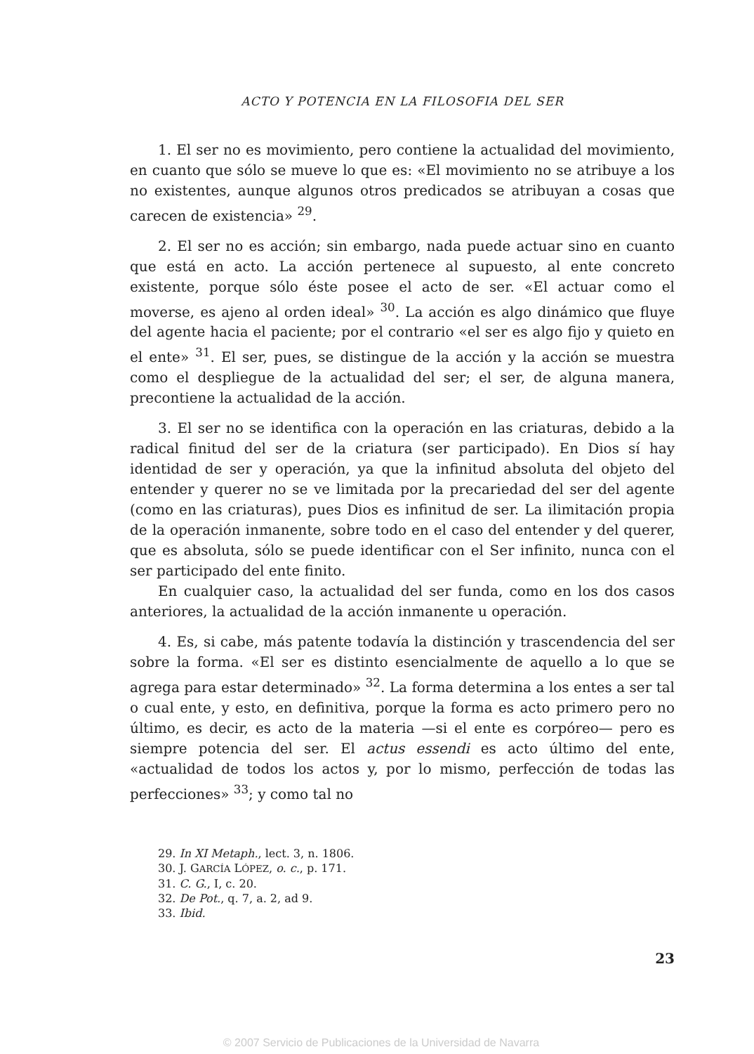ACTO Y POTENCIA EN LA FILOSOFIA DEL SER
1. El ser no es movimiento, pero contiene la actualidad del movimiento, en cuanto que sólo se mueve lo que es: «El movimiento no se atribuye a los no existentes, aunque algunos otros predicados se atribuyan a cosas que carecen de existencia» <sup>29</sup>.
2. El ser no es acción; sin embargo, nada puede actuar sino en cuanto que está en acto. La acción pertenece al supuesto, al ente concreto existente, porque sólo éste posee el acto de ser. «El actuar como el moverse, es ajeno al orden ideal» <sup>30</sup>. La acción es algo dinámico que fluye del agente hacia el paciente; por el contrario «el ser es algo fijo y quieto en el ente» <sup>31</sup>. El ser, pues, se distingue de la acción y la acción se muestra como el despliegue de la actualidad del ser; el ser, de alguna manera, precontiene la actualidad de la acción.
3. El ser no se identifica con la operación en las criaturas, debido a la radical finitud del ser de la criatura (ser participado). En Dios sí hay identidad de ser y operación, ya que la infinitud absoluta del objeto del entender y querer no se ve limitada por la precariedad del ser del agente (como en las criaturas), pues Dios es infinitud de ser. La ilimitación propia de la operación inmanente, sobre todo en el caso del entender y del querer, que es absoluta, sólo se puede identificar con el Ser infinito, nunca con el ser participado del ente finito.
En cualquier caso, la actualidad del ser funda, como en los dos casos anteriores, la actualidad de la acción inmanente u operación.
4. Es, si cabe, más patente todavía la distinción y trascendencia del ser sobre la forma. «El ser es distinto esencialmente de aquello a lo que se agrega para estar determinado» <sup>32</sup>. La forma determina a los entes a ser tal o cual ente, y esto, en definitiva, porque la forma es acto primero pero no último, es decir, es acto de la materia —si el ente es corpóreo— pero es siempre potencia del ser. El actus essendi es acto último del ente, «actualidad de todos los actos y, por lo mismo, perfección de todas las perfecciones» <sup>33</sup>; y como tal no
29. In XI Metaph., lect. 3, n. 1806.
30. J. GARCÍA LÓPEZ, o. c., p. 171.
31. C. G., I, c. 20.
32. De Pot., q. 7, a. 2, ad 9.
33. Ibid.
23
© 2007 Servicio de Publicaciones de la Universidad de Navarra